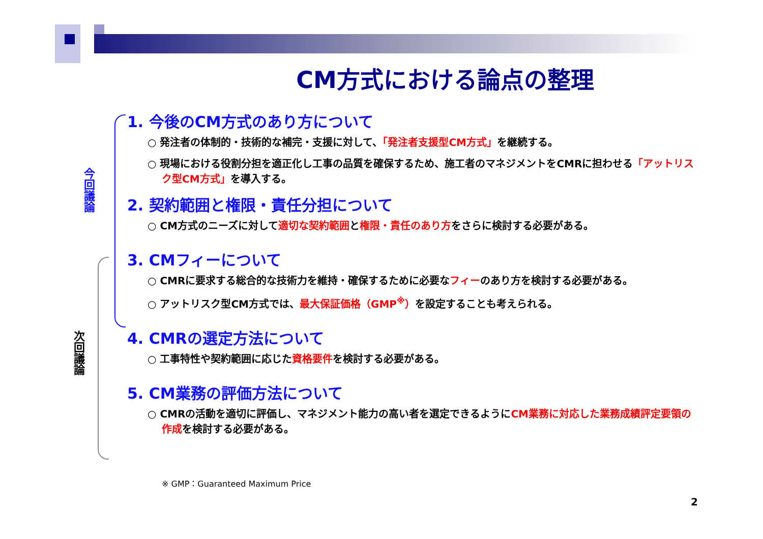CM方式における論点の整理
今回議論
次回議論
1. 今後のCM方式のあり方について
○ 発注者の体制的・技術的な補完・支援に対して、「発注者支援型CM方式」を継続する。
○ 現場における役割分担を適正化し工事の品質を確保するため、施工者のマネジメントをCMRに担わせる「アットリスク型CM方式」を導入する。
2. 契約範囲と権限・責任分担について
○ CM方式のニーズに対して適切な契約範囲と権限・責任のあり方をさらに検討する必要がある。
3. CMフィーについて
○ CMRに要求する総合的な技術力を維持・確保するために必要なフィーのあり方を検討する必要がある。
○ アットリスク型CM方式では、最大保証価格（GMP<sup>※</sup>）を設定することも考えられる。
4. CMRの選定方法について
○ 工事特性や契約範囲に応じた資格要件を検討する必要がある。
5. CM業務の評価方法について
○ CMRの活動を適切に評価し、マネジメント能力の高い者を選定できるようにCM業務に対応した業務成績評定要領の作成を検討する必要がある。
※ GMP：Guaranteed Maximum Price
2